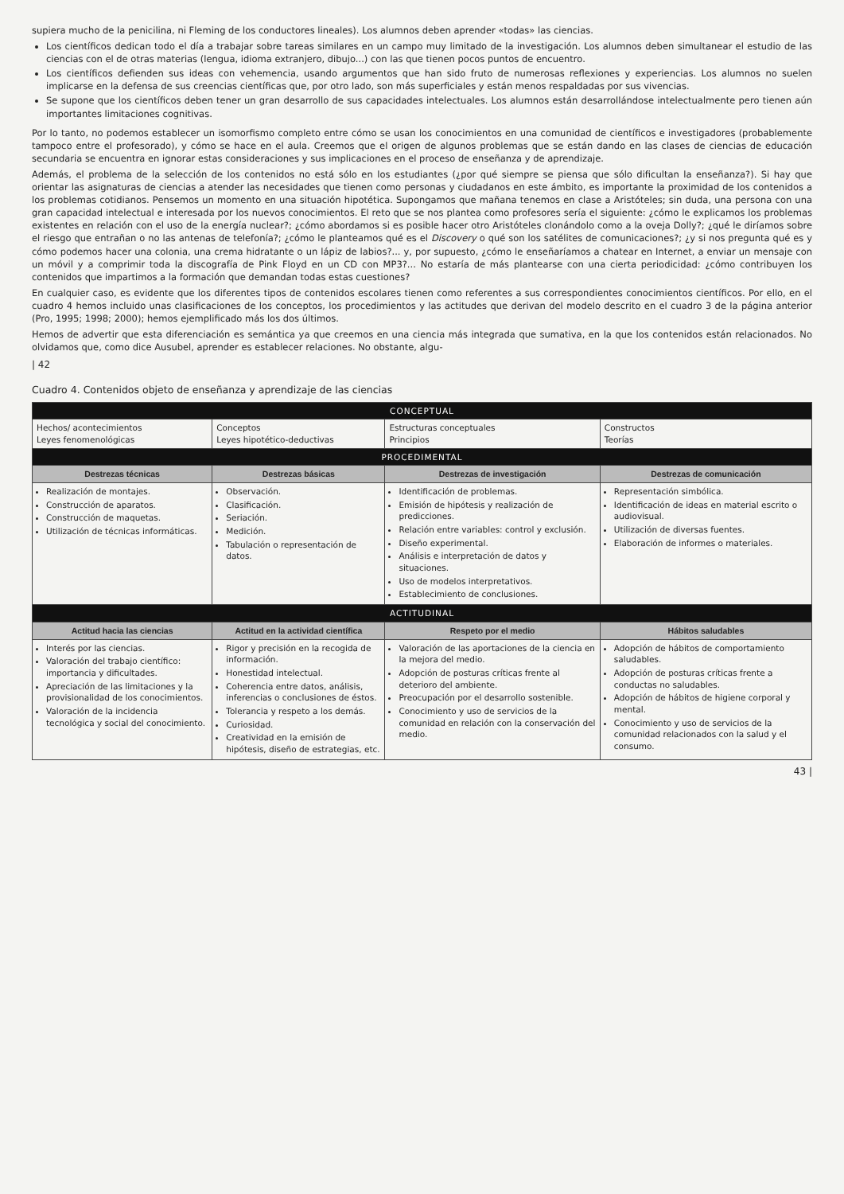supiera mucho de la penicilina, ni Fleming de los conductores lineales). Los alumnos deben aprender «todas» las ciencias.
Los científicos dedican todo el día a trabajar sobre tareas similares en un campo muy limitado de la investigación. Los alumnos deben simultanear el estudio de las ciencias con el de otras materias (lengua, idioma extranjero, dibujo...) con las que tienen pocos puntos de encuentro.
Los científicos defienden sus ideas con vehemencia, usando argumentos que han sido fruto de numerosas reflexiones y experiencias. Los alumnos no suelen implicarse en la defensa de sus creencias científicas que, por otro lado, son más superficiales y están menos respaldadas por sus vivencias.
Se supone que los científicos deben tener un gran desarrollo de sus capacidades intelectuales. Los alumnos están desarrollándose intelectualmente pero tienen aún importantes limitaciones cognitivas.
Por lo tanto, no podemos establecer un isomorfismo completo entre cómo se usan los conocimientos en una comunidad de científicos e investigadores (probablemente tampoco entre el profesorado), y cómo se hace en el aula. Creemos que el origen de algunos problemas que se están dando en las clases de ciencias de educación secundaria se encuentra en ignorar estas consideraciones y sus implicaciones en el proceso de enseñanza y de aprendizaje.
Además, el problema de la selección de los contenidos no está sólo en los estudiantes (¿por qué siempre se piensa que sólo dificultan la enseñanza?). Si hay que orientar las asignaturas de ciencias a atender las necesidades que tienen como personas y ciudadanos en este ámbito, es importante la proximidad de los contenidos a los problemas cotidianos. Pensemos un momento en una situación hipotética. Supongamos que mañana tenemos en clase a Aristóteles; sin duda, una persona con una gran capacidad intelectual e interesada por los nuevos conocimientos. El reto que se nos plantea como profesores sería el siguiente: ¿cómo le explicamos los problemas existentes en relación con el uso de la energía nuclear?; ¿cómo abordamos si es posible hacer otro Aristóteles clonándolo como a la oveja Dolly?; ¿qué le diríamos sobre el riesgo que entrañan o no las antenas de telefonía?; ¿cómo le planteamos qué es el Discovery o qué son los satélites de comunicaciones?; ¿y si nos pregunta qué es y cómo podemos hacer una colonia, una crema hidratante o un lápiz de labios?... y, por supuesto, ¿cómo le enseñaríamos a chatear en Internet, a enviar un mensaje con un móvil y a comprimir toda la discografía de Pink Floyd en un CD con MP3?... No estaría de más plantearse con una cierta periodicidad: ¿cómo contribuyen los contenidos que impartimos a la formación que demandan todas estas cuestiones?
En cualquier caso, es evidente que los diferentes tipos de contenidos escolares tienen como referentes a sus correspondientes conocimientos científicos. Por ello, en el cuadro 4 hemos incluido unas clasificaciones de los conceptos, los procedimientos y las actitudes que derivan del modelo descrito en el cuadro 3 de la página anterior (Pro, 1995; 1998; 2000); hemos ejemplificado más los dos últimos.
Hemos de advertir que esta diferenciación es semántica ya que creemos en una ciencia más integrada que sumativa, en la que los contenidos están relacionados. No olvidamos que, como dice Ausubel, aprender es establecer relaciones. No obstante, algu-
| 42
Cuadro 4. Contenidos objeto de enseñanza y aprendizaje de las ciencias
| CONCEPTUAL | | | |
| --- | --- | --- | --- |
| Hechos/ acontecimientos Leyes fenomenológicas | Conceptos Leyes hipotético-deductivas | Estructuras conceptuales Principios | Constructos Teorías |
| PROCEDIMENTAL | | | |
| Destrezas técnicas | Destrezas básicas | Destrezas de investigación | Destrezas de comunicación |
| Realización de montajes. Construcción de aparatos. Construcción de maquetas. Utilización de técnicas informáticas. | Observación. Clasificación. Seriación. Medición. Tabulación o representación de datos. | Identificación de problemas. Emisión de hipótesis y realización de predicciones. Relación entre variables: control y exclusión. Diseño experimental. Análisis e interpretación de datos y situaciones. Uso de modelos interpretativos. Establecimiento de conclusiones. | Representación simbólica. Identificación de ideas en material escrito o audiovisual. Utilización de diversas fuentes. Elaboración de informes o materiales. |
| ACTITUDINAL | | | |
| Actitud hacia las ciencias | Actitud en la actividad científica | Respeto por el medio | Hábitos saludables |
| Interés por las ciencias. Valoración del trabajo científico: importancia y dificultades. Apreciación de las limitaciones y la provisionalidad de los conocimientos. Valoración de la incidencia tecnológica y social del conocimiento. | Rigor y precisión en la recogida de información. Honestidad intelectual. Coherencia entre datos, análisis, inferencias o conclusiones de éstos. Tolerancia y respeto a los demás. Curiosidad. Creatividad en la emisión de hipótesis, diseño de estrategias, etc. | Valoración de las aportaciones de la ciencia en la mejora del medio. Adopción de posturas críticas frente al deterioro del ambiente. Preocupación por el desarrollo sostenible. Conocimiento y uso de servicios de la comunidad en relación con la conservación del medio. | Adopción de hábitos de comportamiento saludables. Adopción de posturas críticas frente a conductas no saludables. Adopción de hábitos de higiene corporal y mental. Conocimiento y uso de servicios de la comunidad relacionados con la salud y el consumo. |
43 |